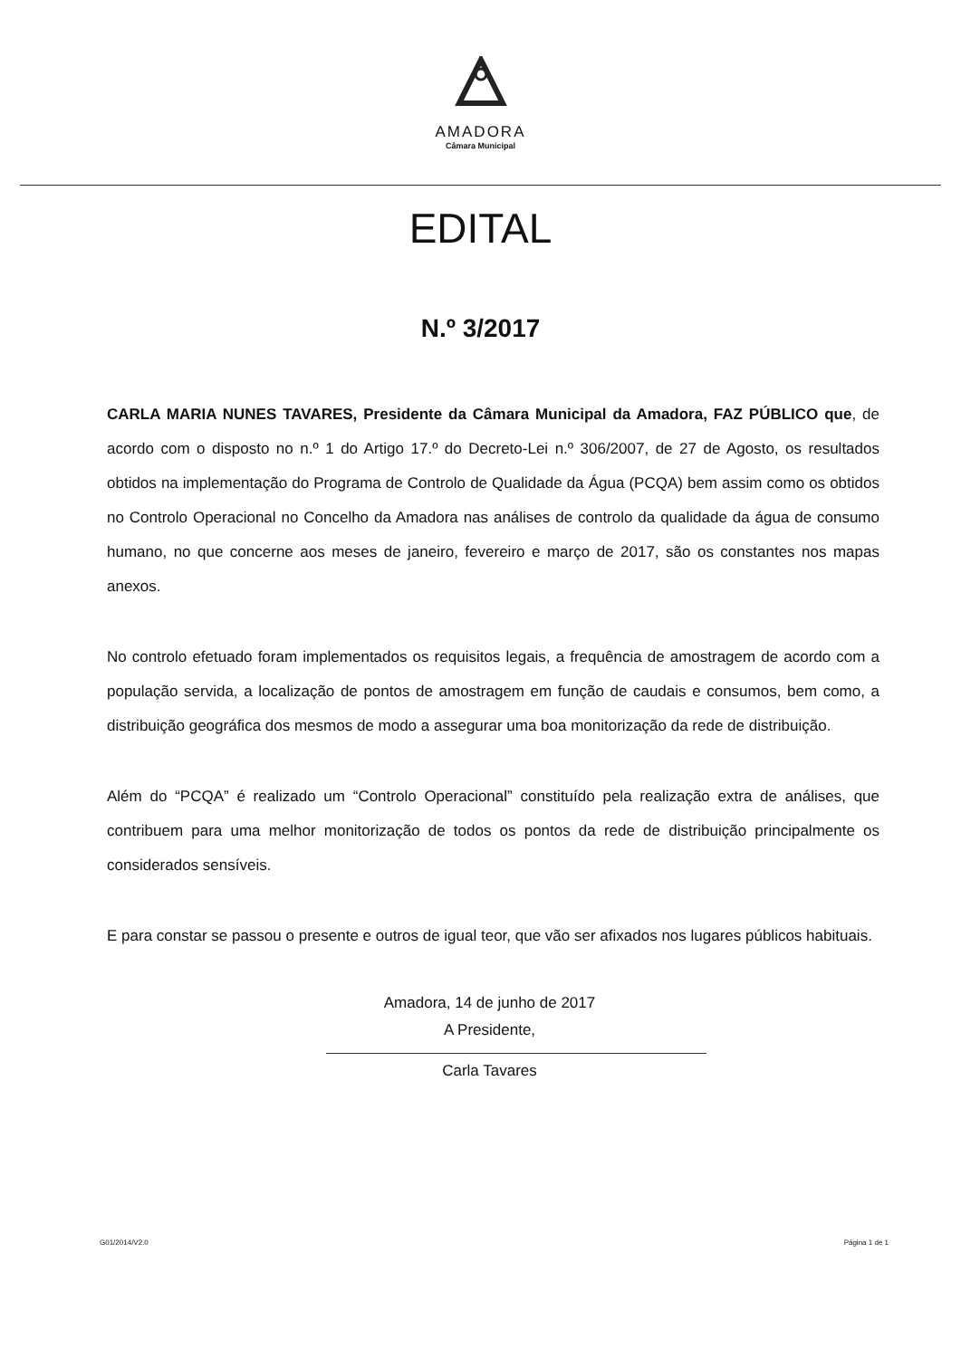AMADORA
Câmara Municipal
EDITAL
N.º 3/2017
CARLA MARIA NUNES TAVARES, Presidente da Câmara Municipal da Amadora, FAZ PÚBLICO que, de acordo com o disposto no n.º 1 do Artigo 17.º do Decreto-Lei n.º 306/2007, de 27 de Agosto, os resultados obtidos na implementação do Programa de Controlo de Qualidade da Água (PCQA) bem assim como os obtidos no Controlo Operacional no Concelho da Amadora nas análises de controlo da qualidade da água de consumo humano, no que concerne aos meses de janeiro, fevereiro e março de 2017, são os constantes nos mapas anexos.
No controlo efetuado foram implementados os requisitos legais, a frequência de amostragem de acordo com a população servida, a localização de pontos de amostragem em função de caudais e consumos, bem como, a distribuição geográfica dos mesmos de modo a assegurar uma boa monitorização da rede de distribuição.
Além do “PCQA” é realizado um “Controlo Operacional” constituído pela realização extra de análises, que contribuem para uma melhor monitorização de todos os pontos da rede de distribuição principalmente os considerados sensíveis.
E para constar se passou o presente e outros de igual teor, que vão ser afixados nos lugares públicos habituais.
Amadora, 14 de junho de 2017
A Presidente,
Carla Tavares
G01/2014/V2.0 Página 1 de 1